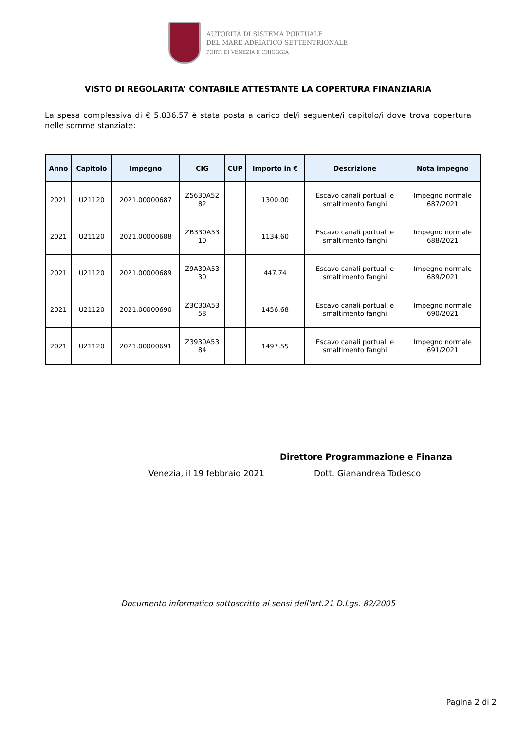AUTORITÀ DI SISTEMA PORTUALE
DEL MARE ADRIATICO SETTENTRIONALE
PORTI DI VENEZIA E CHIOGGIA
VISTO DI REGOLARITA’ CONTABILE ATTESTANTE LA COPERTURA FINANZIARIA
La spesa complessiva di € 5.836,57 è stata posta a carico del/i seguente/i capitolo/i dove trova copertura nelle somme stanziate:
| Anno | Capitolo | Impegno | CIG | CUP | Importo in € | Descrizione | Nota impegno |
| --- | --- | --- | --- | --- | --- | --- | --- |
| 2021 | U21120 | 2021.00000687 | Z5630A52 82 | | 1300.00 | Escavo canali portuali e smaltimento fanghi | Impegno normale 687/2021 |
| 2021 | U21120 | 2021.00000688 | ZB330A53 10 | | 1134.60 | Escavo canali portuali e smaltimento fanghi | Impegno normale 688/2021 |
| 2021 | U21120 | 2021.00000689 | Z9A30A53 30 | | 447.74 | Escavo canali portuali e smaltimento fanghi | Impegno normale 689/2021 |
| 2021 | U21120 | 2021.00000690 | Z3C30A53 58 | | 1456.68 | Escavo canali portuali e smaltimento fanghi | Impegno normale 690/2021 |
| 2021 | U21120 | 2021.00000691 | Z3930A53 84 | | 1497.55 | Escavo canali portuali e smaltimento fanghi | Impegno normale 691/2021 |
Direttore Programmazione e Finanza
Venezia, il 19 febbraio 2021 Dott. Gianandrea Todesco
Documento informatico sottoscritto ai sensi dell'art.21 D.Lgs. 82/2005
Pagina 2 di 2